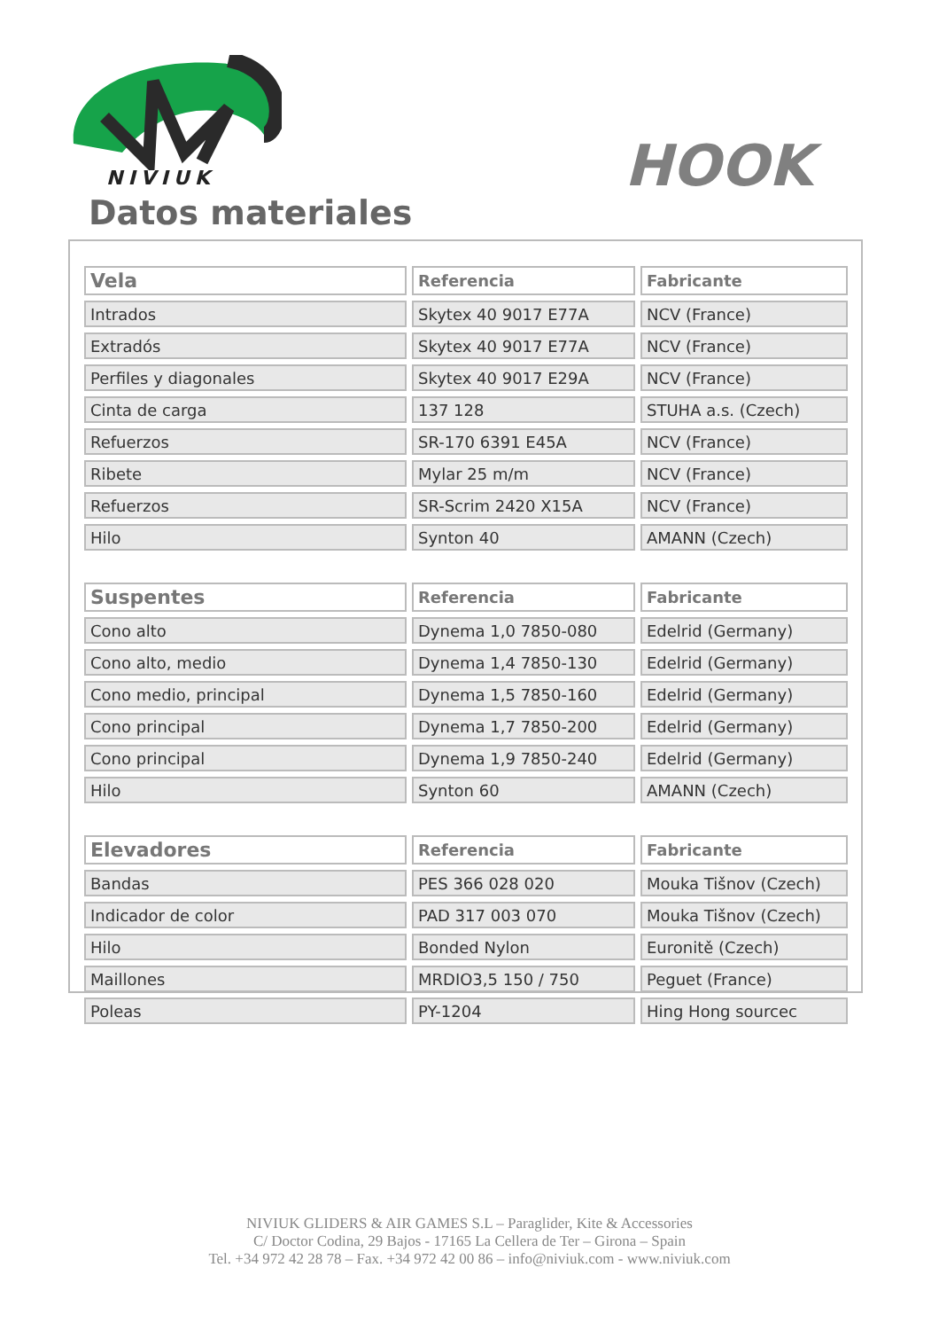NIVIUK HOOK
Datos materiales
| Vela | Referencia | Fabricante |
| --- | --- | --- |
| Intrados | Skytex 40 9017 E77A | NCV (France) |
| Extradós | Skytex 40 9017 E77A | NCV (France) |
| Perfiles y diagonales | Skytex 40 9017 E29A | NCV (France) |
| Cinta de carga | 137 128 | STUHA a.s. (Czech) |
| Refuerzos | SR-170 6391 E45A | NCV (France) |
| Ribete | Mylar 25 m/m | NCV (France) |
| Refuerzos | SR-Scrim 2420 X15A | NCV (France) |
| Hilo | Synton 40 | AMANN (Czech) |
| Suspentes | Referencia | Fabricante |
| Cono alto | Dynema 1,0 7850-080 | Edelrid (Germany) |
| Cono alto, medio | Dynema 1,4 7850-130 | Edelrid (Germany) |
| Cono medio, principal | Dynema 1,5 7850-160 | Edelrid (Germany) |
| Cono principal | Dynema 1,7 7850-200 | Edelrid (Germany) |
| Cono principal | Dynema 1,9 7850-240 | Edelrid (Germany) |
| Hilo | Synton 60 | AMANN (Czech) |
| Elevadores | Referencia | Fabricante |
| Bandas | PES 366 028 020 | Mouka Tišnov (Czech) |
| Indicador de color | PAD 317 003 070 | Mouka Tišnov (Czech) |
| Hilo | Bonded Nylon | Euronitě (Czech) |
| Maillones | MRDIO3,5 150 / 750 | Peguet (France) |
| Poleas | PY-1204 | Hing Hong sourcec |
NIVIUK GLIDERS & AIR GAMES S.L – Paraglider, Kite & Accessories
C/ Doctor Codina, 29 Bajos - 17165 La Cellera de Ter – Girona – Spain
Tel. +34 972 42 28 78 – Fax. +34 972 42 00 86 – info@niviuk.com - www.niviuk.com